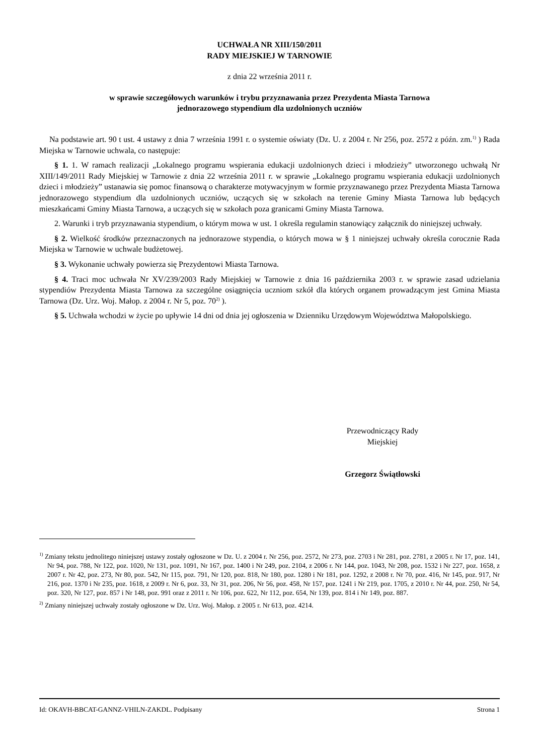UCHWAŁA NR XIII/150/2011
RADY MIEJSKIEJ W TARNOWIE
z dnia 22 września 2011 r.
w sprawie szczegółowych warunków i trybu przyznawania przez Prezydenta Miasta Tarnowa
jednorazowego stypendium dla uzdolnionych uczniów
Na podstawie art. 90 t ust. 4 ustawy z dnia 7 września 1991 r. o systemie oświaty (Dz. U. z 2004 r. Nr 256, poz. 2572 z późn. zm.<sup>1)</sup> ) Rada Miejska w Tarnowie uchwala, co następuje:
§ 1. 1. W ramach realizacji „Lokalnego programu wspierania edukacji uzdolnionych dzieci i młodzieży” utworzonego uchwałą Nr XIII/149/2011 Rady Miejskiej w Tarnowie z dnia 22 września 2011 r. w sprawie „Lokalnego programu wspierania edukacji uzdolnionych dzieci i młodzieży” ustanawia się pomoc finansową o charakterze motywacyjnym w formie przyznawanego przez Prezydenta Miasta Tarnowa jednorazowego stypendium dla uzdolnionych uczniów, uczących się w szkołach na terenie Gminy Miasta Tarnowa lub będących mieszkańcami Gminy Miasta Tarnowa, a uczących się w szkołach poza granicami Gminy Miasta Tarnowa.
2. Warunki i tryb przyznawania stypendium, o którym mowa w ust. 1 określa regulamin stanowiący załącznik do niniejszej uchwały.
§ 2. Wielkość środków przeznaczonych na jednorazowe stypendia, o których mowa w § 1 niniejszej uchwały określa corocznie Rada Miejska w Tarnowie w uchwale budżetowej.
§ 3. Wykonanie uchwały powierza się Prezydentowi Miasta Tarnowa.
§ 4. Traci moc uchwała Nr XV/239/2003 Rady Miejskiej w Tarnowie z dnia 16 października 2003 r. w sprawie zasad udzielania stypendiów Prezydenta Miasta Tarnowa za szczególne osiągnięcia uczniom szkół dla których organem prowadzącym jest Gmina Miasta Tarnowa (Dz. Urz. Woj. Małop. z 2004 r. Nr 5, poz. 70<sup>2)</sup> ).
§ 5. Uchwała wchodzi w życie po upływie 14 dni od dnia jej ogłoszenia w Dzienniku Urzędowym Województwa Małopolskiego.
Przewodniczący Rady
Miejskiej
Grzegorz Świątłowski
<sup>1)</sup> Zmiany tekstu jednolitego niniejszej ustawy zostały ogłoszone w Dz. U. z 2004 r. Nr 256, poz. 2572, Nr 273, poz. 2703 i Nr 281, poz. 2781, z 2005 r. Nr 17, poz. 141, Nr 94, poz. 788, Nr 122, poz. 1020, Nr 131, poz. 1091, Nr 167, poz. 1400 i Nr 249, poz. 2104, z 2006 r. Nr 144, poz. 1043, Nr 208, poz. 1532 i Nr 227, poz. 1658, z 2007 r. Nr 42, poz. 273, Nr 80, poz. 542, Nr 115, poz. 791, Nr 120, poz. 818, Nr 180, poz. 1280 i Nr 181, poz. 1292, z 2008 r. Nr 70, poz. 416, Nr 145, poz. 917, Nr 216, poz. 1370 i Nr 235, poz. 1618, z 2009 r. Nr 6, poz. 33, Nr 31, poz. 206, Nr 56, poz. 458, Nr 157, poz. 1241 i Nr 219, poz. 1705, z 2010 r. Nr 44, poz. 250, Nr 54, poz. 320, Nr 127, poz. 857 i Nr 148, poz. 991 oraz z 2011 r. Nr 106, poz. 622, Nr 112, poz. 654, Nr 139, poz. 814 i Nr 149, poz. 887.
<sup>2)</sup> Zmiany niniejszej uchwały zostały ogłoszone w Dz. Urz. Woj. Małop. z 2005 r. Nr 613, poz. 4214.
Id: OKAVH-BBCAT-GANNZ-VHILN-ZAKDL. Podpisany Strona 1